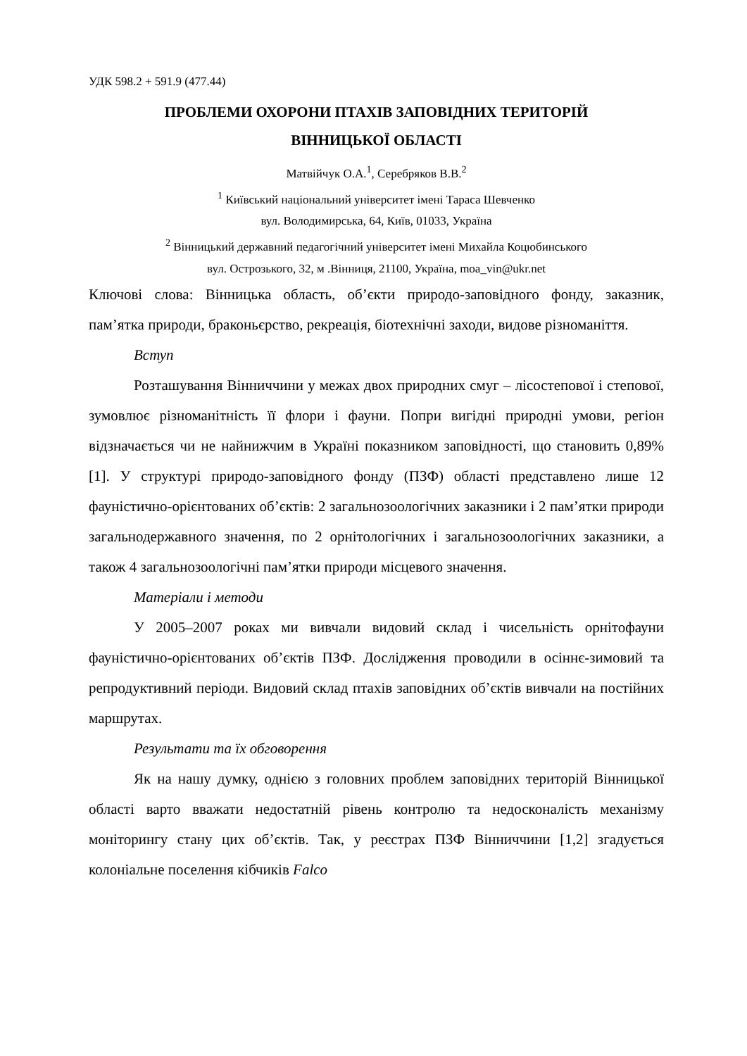УДК 598.2 + 591.9 (477.44)
ПРОБЛЕМИ ОХОРОНИ ПТАХІВ ЗАПОВІДНИХ ТЕРИТОРІЙ
ВІННИЦЬКОЇ ОБЛАСТІ
Матвійчук О.А.<sup>1</sup>, Серебряков В.В.<sup>2</sup>
<sup>1</sup> Київський національний університет імені Тараса Шевченко
вул. Володимирська, 64, Київ, 01033, Україна
<sup>2</sup> Вінницький державний педагогічний університет імені Михайла Коцюбинського
вул. Острозького, 32, м .Вінниця, 21100, Україна, moa_vin@ukr.net
Ключові слова: Вінницька область, об’єкти природо-заповідного фонду, заказник, пам’ятка природи, браконьєрство, рекреація, біотехнічні заходи, видове різноманіття.
Вступ
Розташування Вінниччини у межах двох природних смуг – лісостепової і степової, зумовлює різноманітність її флори і фауни. Попри вигідні природні умови, регіон відзначається чи не найнижчим в Україні показником заповідності, що становить 0,89% [1]. У структурі природо-заповідного фонду (ПЗФ) області представлено лише 12 фауністично-орієнтованих об’єктів: 2 загальнозоологічних заказники і 2 пам’ятки природи загальнодержавного значення, по 2 орнітологічних і загальнозоологічних заказники, а також 4 загальнозоологічні пам’ятки природи місцевого значення.
Матеріали і методи
У 2005–2007 роках ми вивчали видовий склад і чисельність орнітофауни фауністично-орієнтованих об’єктів ПЗФ. Дослідження проводили в осіннє-зимовий та репродуктивний періоди. Видовий склад птахів заповідних об’єктів вивчали на постійних маршрутах.
Результати та їх обговорення
Як на нашу думку, однією з головних проблем заповідних територій Вінницької області варто вважати недостатній рівень контролю та недосконалість механізму моніторингу стану цих об’єктів. Так, у реєстрах ПЗФ Вінниччини [1,2] згадується колоніальне поселення кібчиків Falco